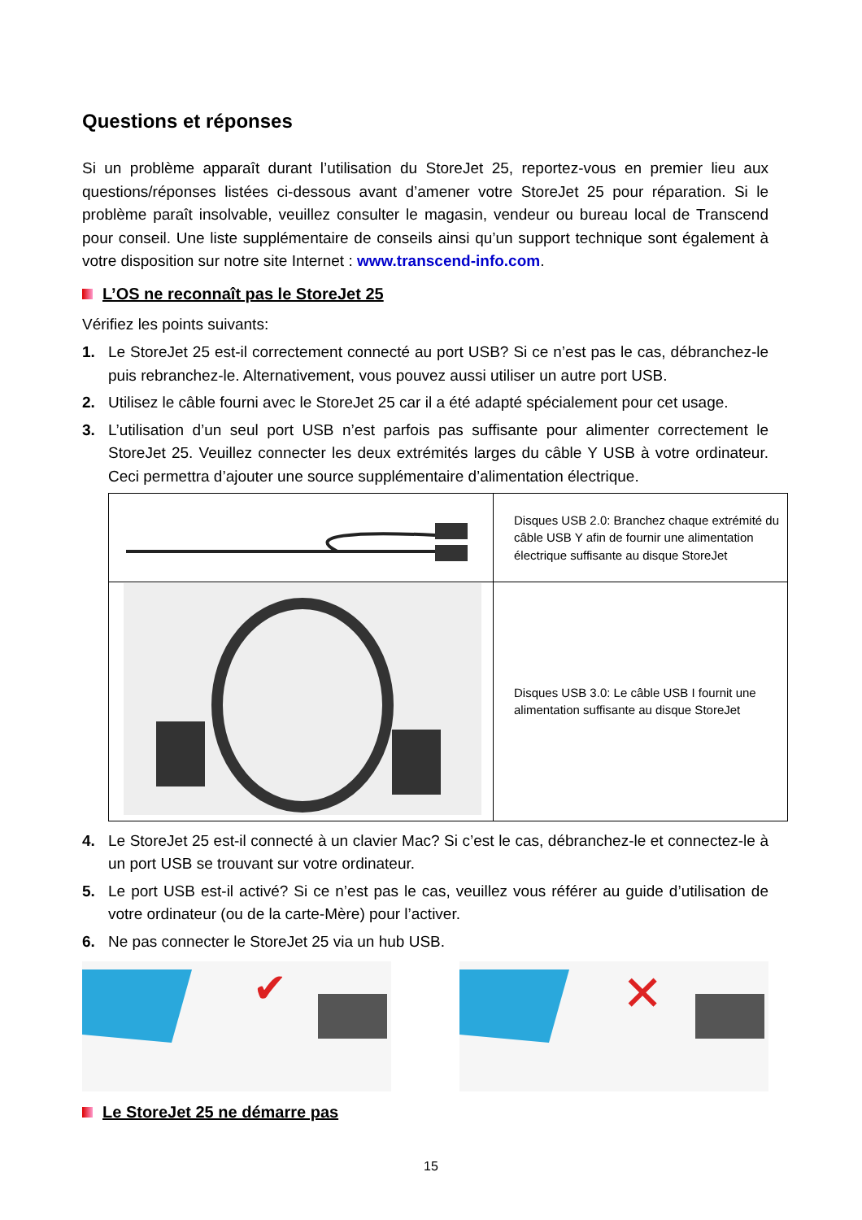Questions et réponses
Si un problème apparaît durant l’utilisation du StoreJet 25, reportez-vous en premier lieu aux questions/réponses listées ci-dessous avant d’amener votre StoreJet 25 pour réparation. Si le problème paraît insolvable, veuillez consulter le magasin, vendeur ou bureau local de Transcend pour conseil. Une liste supplémentaire de conseils ainsi qu’un support technique sont également à votre disposition sur notre site Internet : www.transcend-info.com.
L’OS ne reconnaît pas le StoreJet 25
Vérifiez les points suivants:
1. Le StoreJet 25 est-il correctement connecté au port USB? Si ce n’est pas le cas, débranchez-le puis rebranchez-le. Alternativement, vous pouvez aussi utiliser un autre port USB.
2. Utilisez le câble fourni avec le StoreJet 25 car il a été adapté spécialement pour cet usage.
3. L’utilisation d’un seul port USB n’est parfois pas suffisante pour alimenter correctement le StoreJet 25. Veuillez connecter les deux extrémités larges du câble Y USB à votre ordinateur. Ceci permettra d’ajouter une source supplémentaire d’alimentation électrique.
| | Disques USB 2.0: Branchez chaque extrémité du câble USB Y afin de fournir une alimentation électrique suffisante au disque StoreJet |
| | Disques USB 3.0: Le câble USB I fournit une alimentation suffisante au disque StoreJet |
4. Le StoreJet 25 est-il connecté à un clavier Mac? Si c’est le cas, débranchez-le et connectez-le à un port USB se trouvant sur votre ordinateur.
5. Le port USB est-il activé? Si ce n’est pas le cas, veuillez vous référer au guide d’utilisation de votre ordinateur (ou de la carte-Mère) pour l’activer.
6. Ne pas connecter le StoreJet 25 via un hub USB.
✔
✕
Le StoreJet 25 ne démarre pas
15